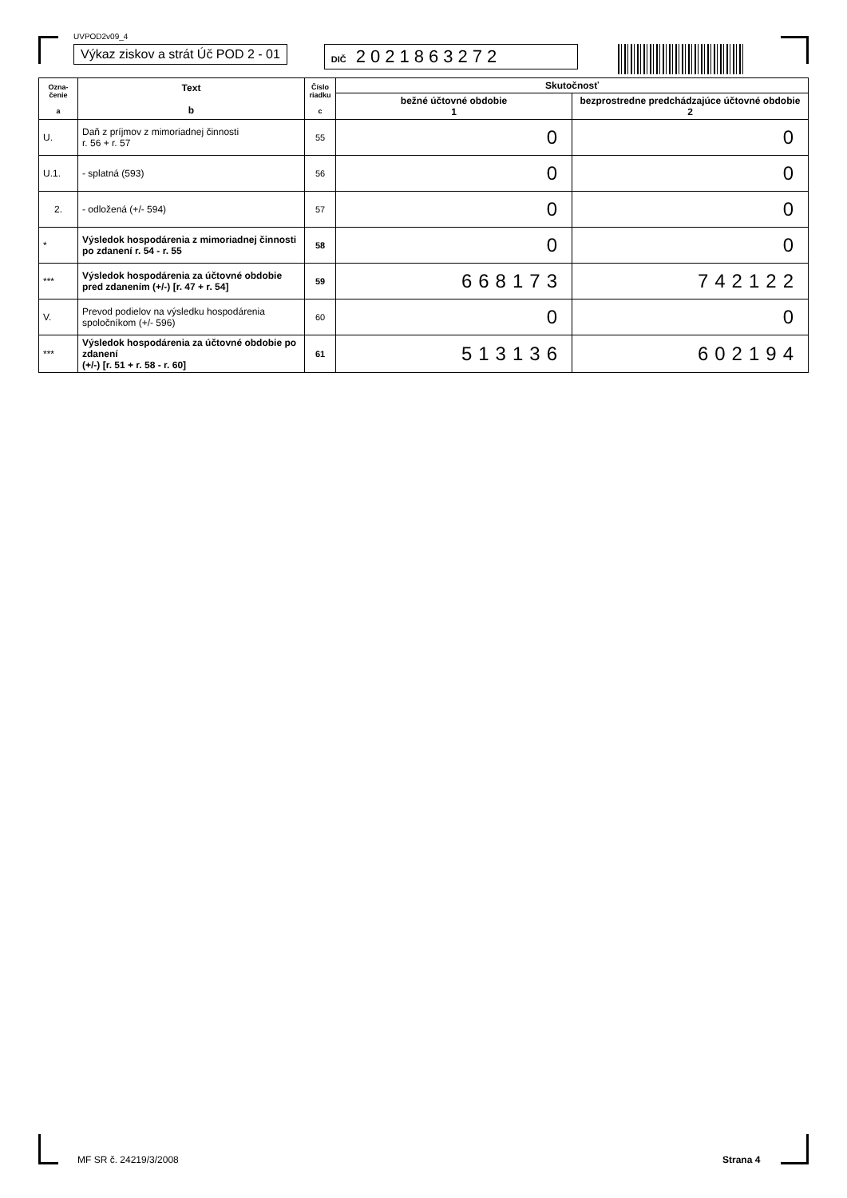UVPOD2v09_4
Výkaz ziskov a strát Úč POD 2 - 01
DIČ 2021863272
| Ozna- čenie a | Text b | Číslo riadku c | Skutočnosť | |
| --- | --- | --- | --- | --- |
| | | | bežné účtovné obdobie 1 | bezprostredne predchádzajúce účtovné obdobie 2 |
| U. | Daň z príjmov z mimoriadnej činnosti r. 56 + r. 57 | 55 | 0 | 0 |
| U.1. | - splatná (593) | 56 | 0 | 0 |
| 2. | - odložená (+/- 594) | 57 | 0 | 0 |
| * | Výsledok hospodárenia z mimoriadnej činnosti po zdanení r. 54 - r. 55 | 58 | 0 | 0 |
| *** | Výsledok hospodárenia za účtovné obdobie pred zdanením (+/-) [r. 47 + r. 54] | 59 | 668173 | 742122 |
| V. | Prevod podielov na výsledku hospodárenia spoločníkom (+/- 596) | 60 | 0 | 0 |
| *** | Výsledok hospodárenia za účtovné obdobie po zdanení (+/-) [r. 51 + r. 58 - r. 60] | 61 | 513136 | 602194 |
MF SR č. 24219/3/2008 Strana 4